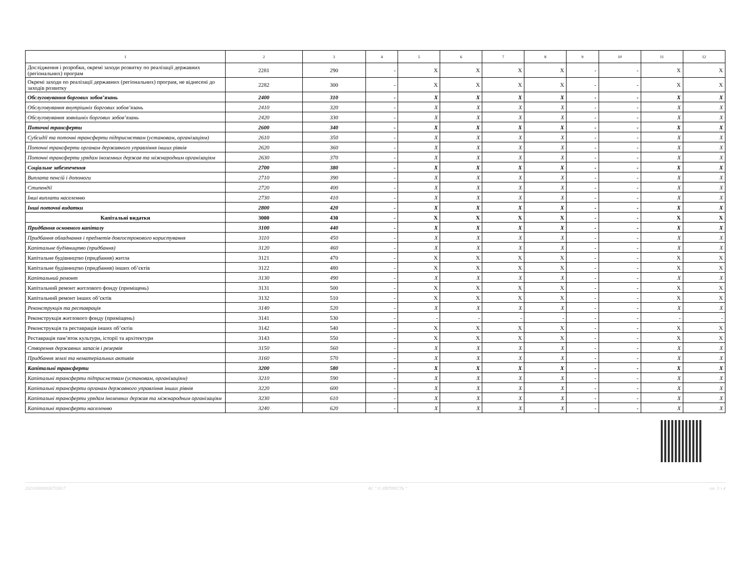| 1 | 2 | 3 | 4 | 5 | 6 | 7 | 8 | 9 | 10 | 11 | 12 |
| --- | --- | --- | --- | --- | --- | --- | --- | --- | --- | --- | --- |
| Дослідження і розробки, окремі заходи розвитку по реалізації державних (регіональних) програм | 2281 | 290 | - | X | X | X | X | - | - | X | X |
| Окремі заходи по реалізації державних (регіональних) програм, не віднесені до заходів розвитку | 2282 | 300 | - | X | X | X | X | - | - | X | X |
| Обслуговування боргових зобов’язань | 2400 | 310 | - | X | X | X | X | - | - | X | X |
| Обслуговування внутрішніх боргових зобов’язань | 2410 | 320 | - | X | X | X | X | - | - | X | X |
| Обслуговування зовнішніх боргових зобов’язань | 2420 | 330 | - | X | X | X | X | - | - | X | X |
| Поточні трансферти | 2600 | 340 | - | X | X | X | X | - | - | X | X |
| Субсидії та поточні трансферти підприємствам (установам, організаціям) | 2610 | 350 | - | X | X | X | X | - | - | X | X |
| Поточні трансферти органам державного управління інших рівнів | 2620 | 360 | - | X | X | X | X | - | - | X | X |
| Поточні трансферти урядам іноземних держав та міжнародним організаціям | 2630 | 370 | - | X | X | X | X | - | - | X | X |
| Соціальне забезпечення | 2700 | 380 | - | X | X | X | X | - | - | X | X |
| Виплата пенсій і допомоги | 2710 | 390 | - | X | X | X | X | - | - | X | X |
| Стипендії | 2720 | 400 | - | X | X | X | X | - | - | X | X |
| Інші виплати населенню | 2730 | 410 | - | X | X | X | X | - | - | X | X |
| Інші поточні видатки | 2800 | 420 | - | X | X | X | X | - | - | X | X |
| Капітальні видатки | 3000 | 430 | - | X | X | X | X | - | - | X | X |
| Придбання основного капіталу | 3100 | 440 | - | X | X | X | X | - | - | X | X |
| Придбання обладнання і предметів довгострокового користування | 3110 | 450 | - | X | X | X | X | - | - | X | X |
| Капітальне будівництво (придбання) | 3120 | 460 | - | X | X | X | X | - | - | X | X |
| Капітальне будівництво (придбання) житла | 3121 | 470 | - | X | X | X | X | - | - | X | X |
| Капітальне будівництво (придбання) інших об’єктів | 3122 | 480 | - | X | X | X | X | - | - | X | X |
| Капітальний ремонт | 3130 | 490 | - | X | X | X | X | - | - | X | X |
| Капітальний ремонт житлового фонду (приміщень) | 3131 | 500 | - | X | X | X | X | - | - | X | X |
| Капітальний ремонт інших об’єктів | 3132 | 510 | - | X | X | X | X | - | - | X | X |
| Реконструкція та реставрація | 3140 | 520 | - | X | X | X | X | - | - | X | X |
| Реконструкція житлового фонду (приміщень) | 3141 | 530 | - | - | - | - | - | - | - | - | - |
| Реконструкція та реставрація інших об’єктів | 3142 | 540 | - | X | X | X | X | - | - | X | X |
| Реставрація пам’яток культури, історії та архітектури | 3143 | 550 | - | X | X | X | X | - | - | X | X |
| Створення державних запасів і резервів | 3150 | 560 | - | X | X | X | X | - | - | X | X |
| Придбання землі та нематеріальних активів | 3160 | 570 | - | X | X | X | X | - | - | X | X |
| Капітальні трансферти | 3200 | 580 | - | X | X | X | X | - | - | X | X |
| Капітальні трансферти підприємствам (установам, організаціям) | 3210 | 590 | - | X | X | X | X | - | - | X | X |
| Капітальні трансферти органам державного управління інших рівнів | 3220 | 600 | - | X | X | X | X | - | - | X | X |
| Капітальні трансферти урядам іноземних держав та міжнародним організаціям | 3230 | 610 | - | X | X | X | X | - | - | X | X |
| Капітальні трансферти населенню | 3240 | 620 | - | X | X | X | X | - | - | X | X |
202100000026732617 АС " Є-ЗВІТНІСТЬ " ст. 3 з 4